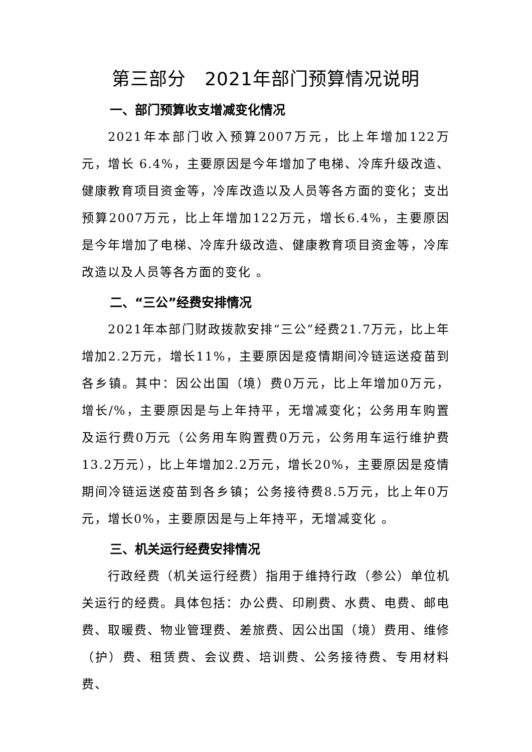第三部分　2021年部门预算情况说明
一、部门预算收支增减变化情况
2021年本部门收入预算2007万元，比上年增加122万元，增长 6.4%，主要原因是今年增加了电梯、冷库升级改造、健康教育项目资金等，冷库改造以及人员等各方面的变化；支出预算2007万元，比上年增加122万元，增长6.4%，主要原因是今年增加了电梯、冷库升级改造、健康教育项目资金等，冷库改造以及人员等各方面的变化 。
二、“三公”经费安排情况
2021年本部门财政拨款安排“三公”经费21.7万元，比上年增加2.2万元，增长11%，主要原因是疫情期间冷链运送疫苗到各乡镇。其中：因公出国（境）费0万元，比上年增加0万元，增长/%，主要原因是与上年持平，无增减变化；公务用车购置及运行费0万元（公务用车购置费0万元，公务用车运行维护费13.2万元），比上年增加2.2万元，增长20%，主要原因是疫情期间冷链运送疫苗到各乡镇；公务接待费8.5万元，比上年0万元，增长0%，主要原因是与上年持平，无增减变化 。
三、机关运行经费安排情况
行政经费（机关运行经费）指用于维持行政（参公）单位机关运行的经费。具体包括：办公费、印刷费、水费、电费、邮电费、取暖费、物业管理费、差旅费、因公出国（境）费用、维修（护）费、租赁费、会议费、培训费、公务接待费、专用材料费、